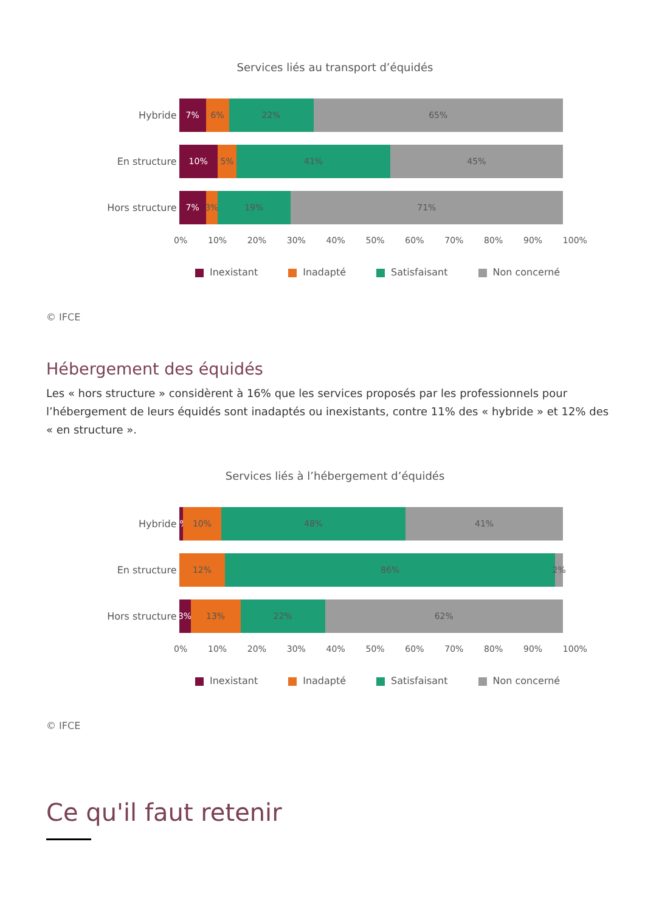Services liés au transport d’équidés
Hybride
7% 6% 22% 65%
En structure
10% 5% 41% 45%
Hors structure
7% 3% 19% 71%
0% 10% 20% 30% 40% 50% 60% 70% 80% 90% 100%
Inexistant Inadapté Satisfaisant Non concerné
© IFCE
Hébergement des équidés
Les « hors structure » considèrent à 16% que les services proposés par les professionnels pour l’hébergement de leurs équidés sont inadaptés ou inexistants, contre 11% des « hybride » et 12% des « en structure ».
Services liés à l’hébergement d’équidés
Hybride
1% 10% 48% 41%
En structure
12% 86% 2%
Hors structure
3% 13% 22% 62%
0% 10% 20% 30% 40% 50% 60% 70% 80% 90% 100%
Inexistant Inadapté Satisfaisant Non concerné
© IFCE
Ce qu'il faut retenir